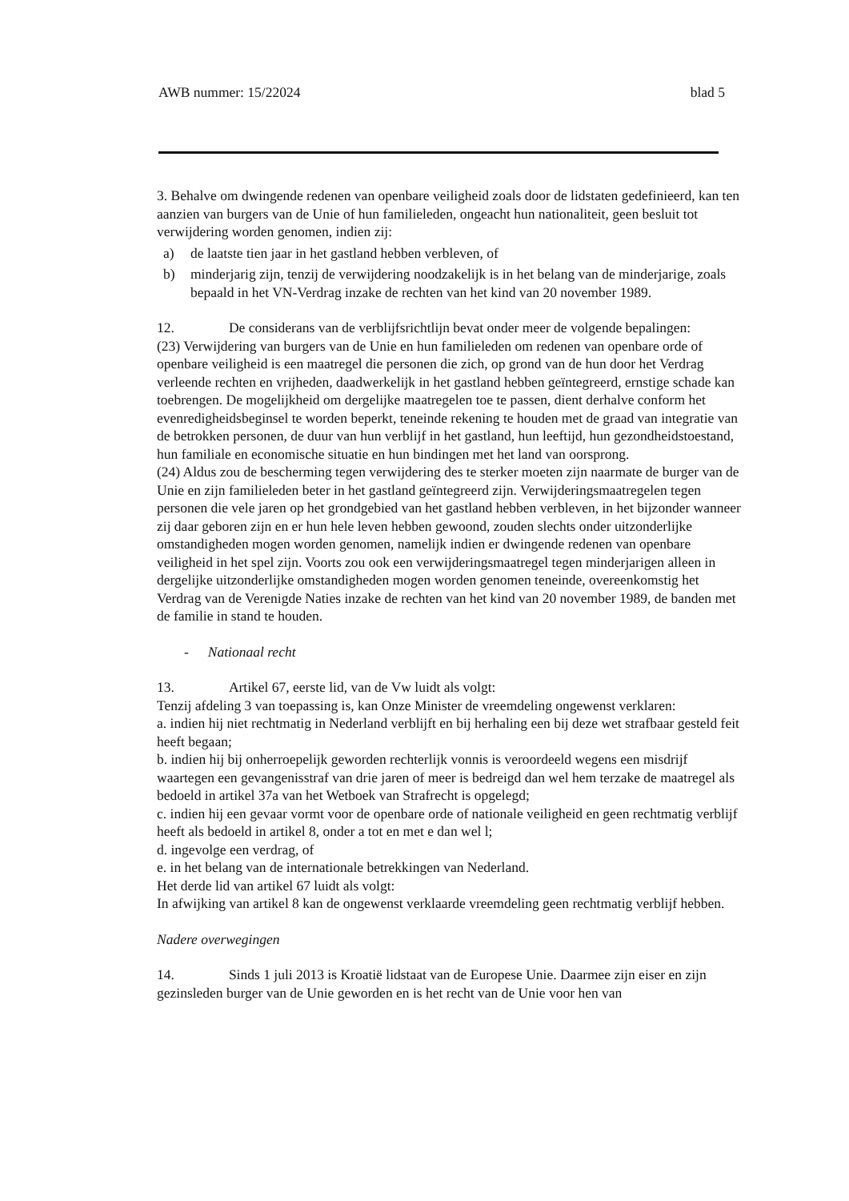AWB nummer: 15/22024 blad 5
3. Behalve om dwingende redenen van openbare veiligheid zoals door de lidstaten gedefinieerd, kan ten aanzien van burgers van de Unie of hun familieleden, ongeacht hun nationaliteit, geen besluit tot verwijdering worden genomen, indien zij:
a) de laatste tien jaar in het gastland hebben verbleven, of
b) minderjarig zijn, tenzij de verwijdering noodzakelijk is in het belang van de minderjarige, zoals bepaald in het VN-Verdrag inzake de rechten van het kind van 20 november 1989.
12. De considerans van de verblijfsrichtlijn bevat onder meer de volgende bepalingen:
(23) Verwijdering van burgers van de Unie en hun familieleden om redenen van openbare orde of openbare veiligheid is een maatregel die personen die zich, op grond van de hun door het Verdrag verleende rechten en vrijheden, daadwerkelijk in het gastland hebben geïntegreerd, ernstige schade kan toebrengen. De mogelijkheid om dergelijke maatregelen toe te passen, dient derhalve conform het evenredigheidsbeginsel te worden beperkt, teneinde rekening te houden met de graad van integratie van de betrokken personen, de duur van hun verblijf in het gastland, hun leeftijd, hun gezondheidstoestand, hun familiale en economische situatie en hun bindingen met het land van oorsprong.
(24) Aldus zou de bescherming tegen verwijdering des te sterker moeten zijn naarmate de burger van de Unie en zijn familieleden beter in het gastland geïntegreerd zijn. Verwijderingsmaatregelen tegen personen die vele jaren op het grondgebied van het gastland hebben verbleven, in het bijzonder wanneer zij daar geboren zijn en er hun hele leven hebben gewoond, zouden slechts onder uitzonderlijke omstandigheden mogen worden genomen, namelijk indien er dwingende redenen van openbare veiligheid in het spel zijn. Voorts zou ook een verwijderingsmaatregel tegen minderjarigen alleen in dergelijke uitzonderlijke omstandigheden mogen worden genomen teneinde, overeenkomstig het Verdrag van de Verenigde Naties inzake de rechten van het kind van 20 november 1989, de banden met de familie in stand te houden.
- Nationaal recht
13. Artikel 67, eerste lid, van de Vw luidt als volgt:
Tenzij afdeling 3 van toepassing is, kan Onze Minister de vreemdeling ongewenst verklaren:
a. indien hij niet rechtmatig in Nederland verblijft en bij herhaling een bij deze wet strafbaar gesteld feit heeft begaan;
b. indien hij bij onherroepelijk geworden rechterlijk vonnis is veroordeeld wegens een misdrijf waartegen een gevangenisstraf van drie jaren of meer is bedreigd dan wel hem terzake de maatregel als bedoeld in artikel 37a van het Wetboek van Strafrecht is opgelegd;
c. indien hij een gevaar vormt voor de openbare orde of nationale veiligheid en geen rechtmatig verblijf heeft als bedoeld in artikel 8, onder a tot en met e dan wel l;
d. ingevolge een verdrag, of
e. in het belang van de internationale betrekkingen van Nederland.
Het derde lid van artikel 67 luidt als volgt:
In afwijking van artikel 8 kan de ongewenst verklaarde vreemdeling geen rechtmatig verblijf hebben.
Nadere overwegingen
14. Sinds 1 juli 2013 is Kroatië lidstaat van de Europese Unie. Daarmee zijn eiser en zijn gezinsleden burger van de Unie geworden en is het recht van de Unie voor hen van